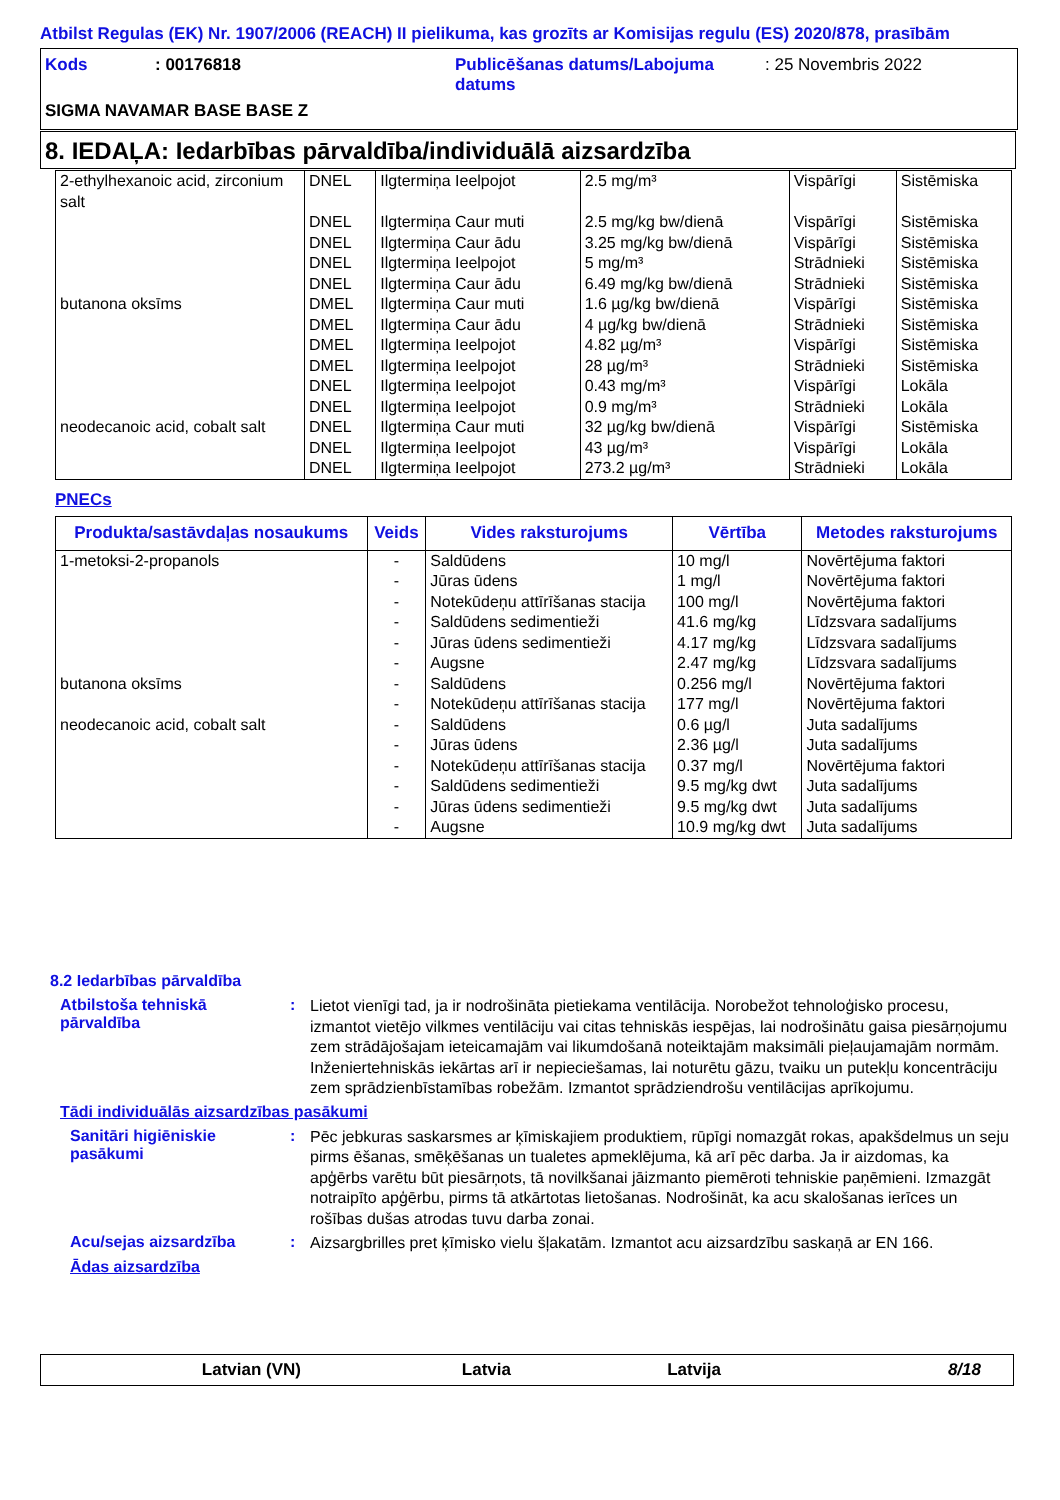Atbilst Regulas (EK) Nr. 1907/2006 (REACH) II pielikuma, kas grozīts ar Komisijas regulu (ES) 2020/878, prasībām
Kods: 00176818 Publicēšanas datums/Labojuma datums: 25 Novembris 2022
SIGMA NAVAMAR BASE BASE Z
8. IEDAĻA: Iedarbības pārvaldība/individuālā aizsardzība
| 2-ethylhexanoic acid, zirconium salt | DNEL | Ilgtermiņa Ieelpojot | 2.5 mg/m³ | Vispārīgi | Sistēmiska |
| | DNEL | Ilgtermiņa Caur muti | 2.5 mg/kg bw/dienā | Vispārīgi | Sistēmiska |
| | DNEL | Ilgtermiņa Caur ādu | 3.25 mg/kg bw/dienā | Vispārīgi | Sistēmiska |
| | DNEL | Ilgtermiņa Ieelpojot | 5 mg/m³ | Strādnieki | Sistēmiska |
| | DNEL | Ilgtermiņa Caur ādu | 6.49 mg/kg bw/dienā | Strādnieki | Sistēmiska |
| butanona oksīms | DMEL | Ilgtermiņa Caur muti | 1.6 µg/kg bw/dienā | Vispārīgi | Sistēmiska |
| | DMEL | Ilgtermiņa Caur ādu | 4 µg/kg bw/dienā | Strādnieki | Sistēmiska |
| | DMEL | Ilgtermiņa Ieelpojot | 4.82 µg/m³ | Vispārīgi | Sistēmiska |
| | DMEL | Ilgtermiņa Ieelpojot | 28 µg/m³ | Strādnieki | Sistēmiska |
| | DNEL | Ilgtermiņa Ieelpojot | 0.43 mg/m³ | Vispārīgi | Lokāla |
| | DNEL | Ilgtermiņa Ieelpojot | 0.9 mg/m³ | Strādnieki | Lokāla |
| neodecanoic acid, cobalt salt | DNEL | Ilgtermiņa Caur muti | 32 µg/kg bw/dienā | Vispārīgi | Sistēmiska |
| | DNEL | Ilgtermiņa Ieelpojot | 43 µg/m³ | Vispārīgi | Lokāla |
| | DNEL | Ilgtermiņa Ieelpojot | 273.2 µg/m³ | Strādnieki | Lokāla |
PNECs
| Produkta/sastāvdaļas nosaukums | Veids | Vides raksturojums | Vērtība | Metodes raksturojums |
| --- | --- | --- | --- | --- |
| 1-metoksi-2-propanols | - | Saldūdens | 10 mg/l | Novērtējuma faktori |
| | - | Jūras ūdens | 1 mg/l | Novērtējuma faktori |
| | - | Notekūdeņu attīrīšanas stacija | 100 mg/l | Novērtējuma faktori |
| | - | Saldūdens sedimentieži | 41.6 mg/kg | Līdzsvara sadalījums |
| | - | Jūras ūdens sedimentieži | 4.17 mg/kg | Līdzsvara sadalījums |
| | - | Augsne | 2.47 mg/kg | Līdzsvara sadalījums |
| butanona oksīms | - | Saldūdens | 0.256 mg/l | Novērtējuma faktori |
| | - | Notekūdeņu attīrīšanas stacija | 177 mg/l | Novērtējuma faktori |
| neodecanoic acid, cobalt salt | - | Saldūdens | 0.6 µg/l | Juta sadalījums |
| | - | Jūras ūdens | 2.36 µg/l | Juta sadalījums |
| | - | Notekūdeņu attīrīšanas stacija | 0.37 mg/l | Novērtējuma faktori |
| | - | Saldūdens sedimentieži | 9.5 mg/kg dwt | Juta sadalījums |
| | - | Jūras ūdens sedimentieži | 9.5 mg/kg dwt | Juta sadalījums |
| | - | Augsne | 10.9 mg/kg dwt | Juta sadalījums |
8.2 Iedarbības pārvaldība
Atbilstoša tehniskā pārvaldība
:
Lietot vienīgi tad, ja ir nodrošināta pietiekama ventilācija. Norobežot tehnoloģisko procesu, izmantot vietējo vilkmes ventilāciju vai citas tehniskās iespējas, lai nodrošinātu gaisa piesārņojumu zem strādājošajam ieteicamajām vai likumdošanā noteiktajām maksimāli pieļaujamajām normām. Inženiertehniskās iekārtas arī ir nepieciešamas, lai noturētu gāzu, tvaiku un putekļu koncentrāciju zem sprādzienbīstamības robežām. Izmantot sprādziendrošu ventilācijas aprīkojumu.
Tādi individuālās aizsardzības pasākumi
Sanitāri higiēniskie pasākumi
:
Pēc jebkuras saskarsmes ar ķīmiskajiem produktiem, rūpīgi nomazgāt rokas, apakšdelmus un seju pirms ēšanas, smēķēšanas un tualetes apmeklējuma, kā arī pēc darba. Ja ir aizdomas, ka apģērbs varētu būt piesārņots, tā novilkšanai jāizmanto piemēroti tehniskie paņēmieni. Izmazgāt notraipīto apģērbu, pirms tā atkārtotas lietošanas. Nodrošināt, ka acu skalošanas ierīces un rošības dušas atrodas tuvu darba zonai.
Acu/sejas aizsardzība :
Aizsargbrilles pret ķīmisko vielu šļakatām. Izmantot acu aizsardzību saskaņā ar EN 166.
Ādas aizsardzība
Latvian (VN) Latvia Latvija 8/18